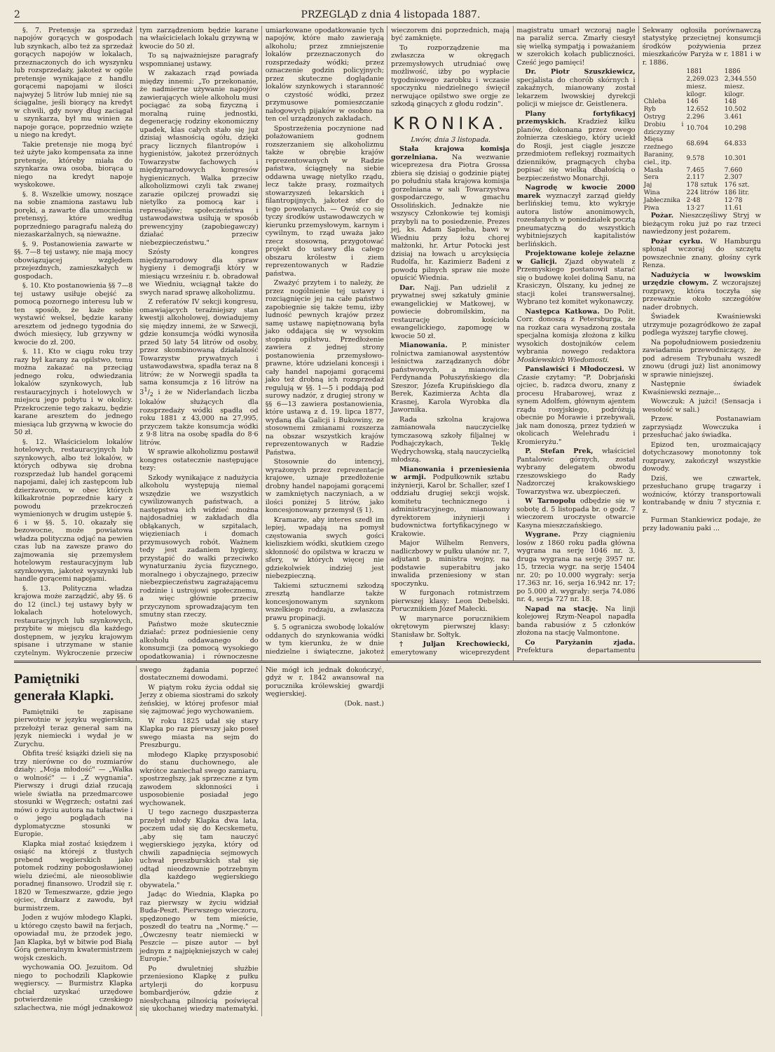2 PRZEGLĄD z dnia 4 listopada 1887.
§. 7. Pretensje za sprzedaż napojów gorących w gospodach lub szynkach, albo też za sprzedaż gorących napojów w lokalach, przeznaczonych do ich wyszynku lub rozsprzedaży, jakoteż w ogóle pretensje wynikające z handlu gorącemi napojami w ilości najwyżej 5 litrów lub mniej nie są ściągalne, jeśli biorący na kredyt w chwili, gdy nowy dług zaciągał u szynkarza, był mu winien za napoje gorące, poprzednio wzięte u niego na kredyt.
Takie pretensje nie mogą być też użyte jako kompensata za inne pretensje, któreby miała do szynkarza owa osoba, biorąca u niego na kredyt napoje wyskokowe.
§. 8. Wszelkie umowy, noszące na sobie znamiona zastawu lub poręki, a zawarte dla umocnienia pretensyj, które według poprzedniego paragrafu należą do niezaskarżalnych, są nieważne.
§. 9. Postanowienia zawarte w §§. 7—8 tej ustawy, nie mają mocy obowiązującej względem przejezdnych, zamieszkałych w gospodach.
§. 10. Kto postanowienia §§ 7—8 tej ustawy usiłuje obejść za pomocą pozornego interesu lub w ten sposób, że każe sobie wystawić weksel, będzie karany aresztem od jednego tygodnia do dwóch miesięcy, lub grzywny w kwocie do zł. 200.
§. 11. Kto w ciągu roku trzy razy był karany za opilstwo, temu można zakazać na przeciąg jednego roku, odwiedzania lokalów szynkowych, lub restauracyjnych i hotelowych w miejscu jego pobytu i w okolicy. Przekroczenie tego zakazu, będzie karane aresztem do jednego miesiąca lub grzywną w kwocie do 50 zł.
§. 12. Właścicielom lokalów hotelowych, restauracyjnych lub szynkowych, albo też lokalów, w których odbywa się drobna rozsprzedaż lub handel gorącemi napojami, dalej ich zastępcom lub dzierżawcom, w obec których kilkakrotnie poprzednie kary z powodu przekroczeń wymienionych w drugim ustępie §. 6 i w §§. 5. 10. okazały się bezowocne, może powiatowa władza polityczna odjąć na pewien czas lub na zawsze prawo do zajmowania się przemysłem hotelowym restauracyjnym lub szynkowym, jakoteż wyszynki lub handle gorącemi napojami.
§. 13. Polityczna władza krajowa może zarządzić, aby §§. 6 do 12 (incl.) tej ustawy były w lokalach hotelowych, restauracyjnych lub szynkowych, przybite w miejscu dla każdego dostępnem, w języku krajowym spisane i utrzymane w stanie czytelnym. Wykroczenie przeciw tym zarządzeniom będzie karane na właścicielach lokalu grzywną w kwocie do 50 zł.
To są najważniejsze paragrafy wspomnianej ustawy.
W zakazach rząd powiada między innemi: „To przekonanie, że nadmierne używanie napojów zawierających wiele alkoholu musi pociągać za sobą fizyczną i moralną ruinę jednostki, degenerację rodziny ekonomiczny upadek, klas całych stało się już dzisiaj własnością ogółu, dzięki pracy licznych filantropów i hygienistów, jakoteż przeróżnych Towarzystw fachowych i międzynarodowych kongresów hygienicznych. Walka przeciw alkoholizmowi czyli tak zwanej zarazie opilczej prowadzi się nietylko za pomocą kar i represaljów; społeczeństwa i ustawodawstwa usiłują w sposób prewencyjny (zapobiegawczy) działać przeciw niebezpieczeństwu."
Szósty kongres międzynarodowy dla spraw hygieny i demografji który w miesiącu wrześniu r. b. obradował we Wiedniu, wciągnął także do swych narad sprawę alkoholizmu.
Z referatów IV sekcji kongresu, omawiających teraźniejszy stan kwestji alkoholowej, dowiadujemy się między innemi, że w Szwecji, gdzie konsumcja wódki wynosiła przed 50 laty 54 litrów od osoby, przez skombinowaną działalność Towarzystw prywatnych i ustawodawstwa, spadła teraz na 8 litrów; że w Norwegji spadła ta sama konsumcja z 16 litrów na 31/2 i że w Niderlandach liczba lokalów służących dla rozsprzedaży wódki spadła od roku 1881 z 43,000 na 27,995, przyczem także konsumcja wódki z 9·8 litra na osobę spadła do 8·6 litrów.
W sprawie alkoholizmu postawił kongres ostatecznie następujące tezy:
Szkody wynikające z nadużycia alkoholu występują niemal wszędzie we wszystkich cywilizowanych państwach, a następstwa ich widzieć można najdosadniej w zakładach dla obłąkanych, w szpitalach, więzieniach i domach przymusowych robót. Ważnem tedy jest zadaniem hygieny, przystąpić do walki przeciwko wynaturzaniu życia fizycznego, moralnego i obyczajnego, przeciw niebezpieczeństwu zagrażającemu rodzinie i ustrojowi społecznemu, a więc głównie przeciw przyczynom sprowadzającym ten smutny stan rzeczy.
Państwo może skutecznie działać: przez podniesienie ceny alkoholu oddawanego do konsumcji (za pomocą wysokiego opodatkowania) i równoczesne umiarkowane opodatkowanie tych napojów, które mało zawierają alkoholu; przez zmniejszenie lokalów przeznaczonych do rozsprzedaży wódki; przez oznaczenie godzin policyjnych; przez skuteczne doglądanie lokalów szynkowych i staranność o czystość wódki, przez przymusowe pomieszczanie nałogowych pijaków w osobno na ten cel urządzonych zakładach.
Spostrzeżenia poczynione nad połażowaniem godnem rozszerzaniem się alkoholizmu także w obrębie krajów reprezentowanych w Radzie państwa, ściągnęły na siebie oddawna uwagę nietylko rządu, lecz także prasy, rozmaitych stowarzyszeń lekarskich i filantropijnych, jakoteż sfer do tego powołanych. — Owóż co się tyczy środków ustawodawczych w kierunku przemysłowym, karnym i cywilnym, to rząd uważa jako rzecz stosowną, przygotować projekt do ustawy dla całego obszaru królestw i ziem reprezentowanych w Radzie państwa.
Zważyć przytem i to należy, że przez nogólnienie tej ustawy i rozciągnięcie jej na całe państwo zapobiegnie się także temu, iżby ludność pewnych krajów przez samę ustawę napiętnowaną była jako oddająca się w wysokim stopniu opilstwu. Przedłożenie zawiera z jednej strony postanowienia przemysłowo-prawne, które udzielani koncesji i cały handel napojami gorącemi jako też drobną ich rozsprzedaż regulują w §§. 1—5 i poddają pod surowy nadzór, z drugiej strony w §§ 6—13 zawiera postanowienia, które ustawą z d. 19. lipca 1877, wydaną dla Galicji i Bukowiny, ze stosownemi zmianami rozszerza na obszar wszystkich krajów reprezentowanych w Radzie Państwa.
Stosownie do intencyj, wyrażonych przez reprezentacje krajowe, uznaje przedłożenie drobny handel napojami gorącemi w zamkniętych naczyniach, a w ilości poniżej 5 litrów, jako koncesjonowany przemysł (§ 1).
Kramarze, aby interes szedł im lepiej, wpadają na pomysł częstowania swych gości kieliszkiem wódki, skutkiem czego skłonność do opilstwa w kraczu w sfery, w których więcej nie gdziekolwiek indziej jest niebezpieczną.
Takiemi sztucznemi szkodzą zresztą handlarze także koncesjonowanym szynkom wszelkiego rodzaju, a zwłaszcza prawu propinacji.
§. 5 ogranicza swobodę lokalów oddanych do szynkowania wódki w tym kierunku, że w dnie niedzielne i świąteczne, jakoteż wieczorem dni poprzednich, mają być zamknięte.
To rozporządzenie ma zwłaszcza w okręgach przemysłowych utrudniać owę możliwość, iżby po wypłacie tygodniowego zarobku i wczasie spoczynku niedzielnego święcił nerwujące opilstwo swe orgje ze szkodą ginących z głodu rodzin".
KRONIKA.
Lwów, dnia 3 listopada.
Stała krajowa komisja gorzelniana. Na wezwanie wiceprezesa dra Piotra Grossa zbiera się dzisiaj o godzinie piątej po południu stała krajowa komisja gorzelniana w sali Towarzystwa gospodarczego, w gmachu Ossolińskich. Jednakże nie wszyscy Członkowie tej komisji przybyli na to posiedzenie. Prezes jej, ks. Adam Sapieha, bawi w Wiedniu przy łożu chorej małżonki, hr. Artur Potocki jest dzisiaj na łowach u arcyksięcia Rudolfa, hr. Kazimierz Badeni z powodu pilnych spraw nie może opuścić Wiednia.
Dar. Najj. Pan udzielił z prywatnej swej szkatuły gminie ewangelickiej w Matkowej, w powiecie dobromilskim, na restaurację kościoła ewangelickiego, zapomogę w kwocie 50 zł.
Mianowania. P. minister rolnictwa zamianował asystentów leśnictwa zarządzanych dóbr państwowych, a mianowicie: Ferdynanda Połuszyńskiego dla Szeszor, Józefa Krupińskiego dla Berek, Kazimierza Achta dla Krasnej, Karola Wyrobka dla Jawornika.
Rada szkolna krajowa zamianowała nauczycielkę tymczasową szkoły filjalnej w Podhajczykach, Teklę Wędrychowską, stałą nauczycielką młodszą.
Mianowania i przeniesienia w armji. Podpułkownik sztabu inżynierji, Karol br. Schaller, szef I oddziału drugiej sekcji wojsk. komitetu technicznego i administracyjnego, mianowany dyrektorem inżynierji i budownictwa fortyfikacyjnego w Krakowie.
Major Wilhelm Renvers, nadliczbowy w pułku ułanów nr. 7, adjutant p. ministra wojny, na podstawie superabitru jako inwalida przeniesiony w stan spoczynku.
W furgonach rotmistrzem pierwszej klasy: Leon Debelski. Porucznikiem Józef Małecki.
W marynarce porucznikiem okrętowym pierwszej klasy: Stanisław br. Sołtyk.
† Juljan Krechowiecki, emerytowany wiceprezydent magistratu umarł wczoraj nagle na paraliż serca. Zmarły cieszył się wielką sympatją i poważaniem w szerokich kołach publiczności. Cześć jego pamięci!
Dr. Piotr Szuszkiewicz, specjalista do chorób skórnych i zakaźnych, mianowany został lekarzem lwowskiej dyrekcji policji w miejsce dr. Geistlenera.
Plany fortyfikacyj przemyskich. Kradzież kilku planów, dokonana przez owego żołnierza czeskiego, który uciekł do Rosji, jest ciągle jeszcze przedmiotem refleksyj rozmaitych dzienników, pragnących chyba popisać się wielką dbałością o bezpieczeństwo Monarchji.
Nagrodę w kwocie 2000 marek wyznaczył zarząd giełdy berlińskiej temu, kto wykryje autora listów anonimowych, rozesłanych w poniedziałek pocztą pneumatyczną do wszystkich wybitniejszych kapitalistów berlińskich.
Projektowane koleje żelazne w Galicji. Zjazd obywateli z Przemyskiego postanowił starać się o budowę kolei doliną Sanu, na Krasiczyn, Olszany, ku jednej ze stacji kolei transwersalnej. Wybrano też komitet wykonawczy.
Następca Katkowa. Do Polit. Corr. donoszą z Petersburga, że na rozkaz cara wysadzoną została specjalna komisja złożona z kilku wysokich dostojników celem wybrania nowego redaktora Moskiewskich Wiedomosti.
Panslawiści i Młodoczesi. W Czasie czytamy: "P. Dobrjański ojciec, b. radzca dworu, znany z procesu Hrabarowej, wraz z synem Adolfem, głównym ajentem rządu rosyjskiego, podróżują obecnie po Morawie i przebywali, jak nam donoszą, przez tydzień w okolicach Welehradu i Kromieryżu."
P. Stefan Prek, właściciel Pantalowic górnych, został wybrany delegatem obwodu rzeszowskiego do Rady Nadzorczej krakowskiego Towarzystwa wz. ubezpieczeń.
W Tarnopolu odbędzie się w sobotę d. 5 listopada br. o godz. 7 wieczorem uroczyste otwarcie Kasyna mieszczańskiego.
Wygrane. Przy ciągnieniu losów z 1860 roku padła główna wygrana na serję 1046 nr. 3, druga wygrana na serję 3957 nr. 15, trzecia wygr. na serję 15404 nr. 20; po 10.000 wygrały: serja 17.363 nr. 16, serja 16.942 nr. 17; po 5.000 zł. wygrały: serja 74.086 nr. 4, serja 727 nr. 18.
Napad na stację. Na linji kolejowej Rzym-Neapol napadła banda rabusiów z 5 członków złożona na stację Valmontone.
Co Paryżanin zjada. Prefektura departamentu Sekwany ogłosiła porównawczą statystykę przeciętnej konsumcji środków pożywienia przez mieszkańców Paryża w r. 1881 i w r. 1886.
| | 1881 | 1886 |
| --- | --- | --- |
| | 2,269.023 miesz. | 2,344.550 miesz. |
| | kilogr. | kilogr. |
| Chleba | 146 | 148 |
| Ryb | 12.652 | 10.502 |
| Ostryg | 2.296 | 3.461 |
| Drobiu i dziczyzny | 10.704 | 10.298 |
| Mięsa rzeźnego | 68.694 | 64.833 |
| Baraniny, ciel., itp. | 9.578 | 10.301 |
| Masła | 7.465 | 7.660 |
| Sera | 2.117 | 2.307 |
| Jaj | 178 sztuk | 176 szt. |
| Wina | 224 litrów | 186 litr. |
| Jabłecznika | 2·48 | 12·78 |
| Piwa | 13·27 | 11.61 |
Pożar. Nieszczęśliwy Stryj w bieżącym roku już po raz trzeci nawiedzony jest pożarem.
Pożar cyrku. W Hamburgu spłonął wczoraj do szczętu powszechnie znany, głośny cyrk Renza.
Nadużycia w lwowskim urzędzie cłowym. Z wczorajszej rozprawy, która toczyła się przeważnie około szczegółów nader drobnych.
Świadek Kwaśniewski utrzymuje pozagródkowo że zapał podlega wyższej taryfie cłowej.
Na popołudniowem posiedzeniu zawiadamia przewodniczący, że pod adresem Trybunału wszedł znowu (drugi już) list anonimowy w sprawie niniejszej.
Następnie świadek Kwaśniewski zeznaje...
Wowczuk: A jużci! (Sensacja i wesołość w sali.)
Przew. Postanawiam zaprzysiądz Wowczuka i przesłuchać jako świadka.
Epizod ten, urozmaicający dotychczasowy monotonny tok rozprawy, zakończył wszystkie dowody.
Dziś, we czwartek, przesłuchano grupę tragarzy i woźniców, którzy transportowali kontrabandę w dniu 7 stycznia r. z.
Furman Stankiewicz podaje, że przy ładowaniu paki ...
Pamiętniki generała Klapki.
Pamiętniki te zapisane pierwotnie w języku węgierskim, przełożył teraz generał sam na język niemiecki i wydał je w Zurychu.
Obfita treść książki dzieli się na trzy nierówne co do rozmiarów działy: „Moja młodość" — „Walka o wolność" — i „Z wygnania". Pierwszy i drugi dział rzucają wiele światła na przedmarcowe stosunki w Węgrzech; ostatni zaś mówi o życiu autora na tułactwie i o jego poglądach na dyplomatyczne stosunki w Europie.
Klapka miał zostać księdzem i osiąść na którejś z tłustych prebend węgierskich jako potomek rodziny pobogosławionej wielu dziećmi, ale nieosobliwie poradnej finansowo. Urodził się r. 1820 w Temeszwarze, gdzie jego ojciec, drukarz z zawodu, był burmistrzem.
Joden z wujów młodego Klapki, u którego często bawił na ferjach, opowiadał mu, że przodek jego, Jan Klapka, był w bitwie pod Białą Górą generalnym kwatermistrzem wojsk czeskich.
wychowania OO. Jezuitom. Od niego to pochodzili Klapkowie węgierscy. — Burmistrz Klapka chciał uzyskać urzędowe potwierdzenie czeskiego szlachectwa, nie mógł jednakowoż swego żądania poprzeć dostatecznemi dowodami.
W piątym roku życia oddał się Jerzy z obiema siostrami do szkoły żeńskiej, w której profesor miał się zajmować jego wychowaniem.
W roku 1825 udał się stary Klapka po raz pierwszy jako poseł swego miasta na sejm do Preszburgu.
młodego Klapkę przysposobić do stanu duchownego, ale wkrótce zaniechał swego zamiaru, spostrzegłszy, jak sprzeczne z tym zawodem skłonności i usposobienie posiadał jego wychowanek.
U tego zacnego duszpasterza przebył młody Klapka dwa lata, poczem udał się do Kecskemetu, „aby się tam nauczyć węgierskiego języka, który od chwili zapadnięcia sejmowych uchwał preszburskich stał się odtąd nieodzownie potrzebnym dla każdego węgierskiego obywatela."
Jadąc do Wiednia, Klapka po raz pierwszy w życiu widział Buda-Peszt. Pierwszego wieczoru, spędzonego w tem mieście, poszedł do teatru na „Normę." — „Ówczesny teatr niemiecki w Peszcie — pisze autor — był jednym z najpiękniejszych w całej Europie."
Po dwuletniej służbie przeniesiono Klapkę z pułku artylerji do korpusu bombardjerów, gdzie z niesłychaną pilnością poświęcał się ukochanej wiedzy matematyki. Nie mógł ich jednak dokończyć, gdyż w r. 1842 awansował na porucznika królewskiej gwardji węgierskiej.
(Dok. nast.)